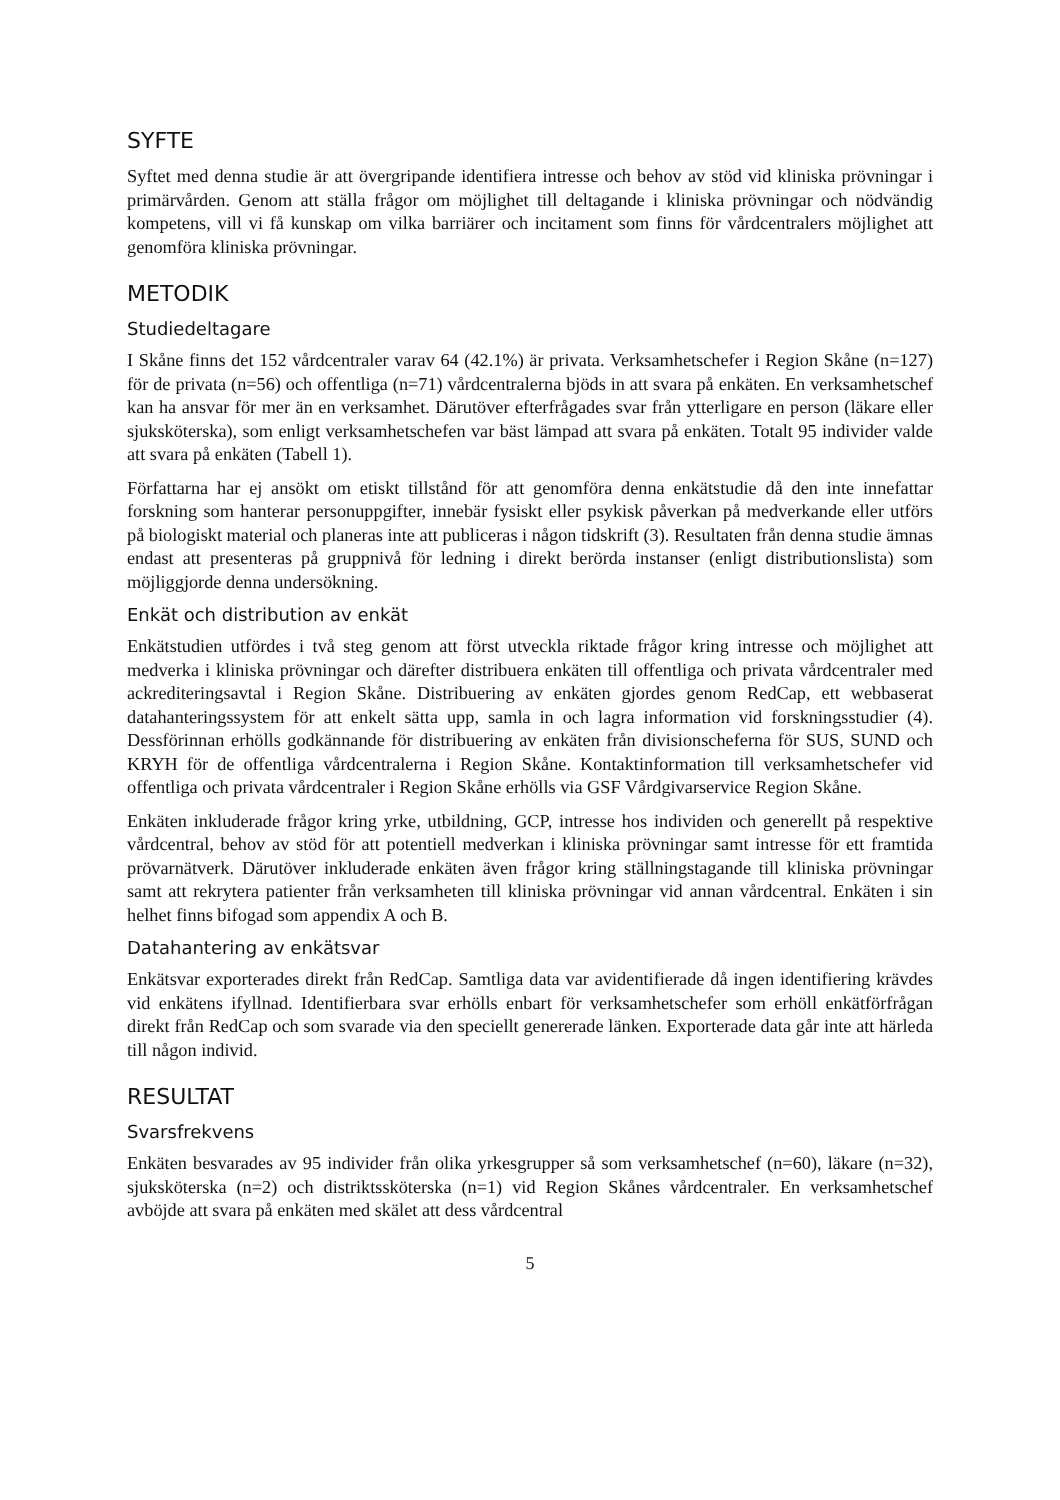SYFTE
Syftet med denna studie är att övergripande identifiera intresse och behov av stöd vid kliniska prövningar i primärvården. Genom att ställa frågor om möjlighet till deltagande i kliniska prövningar och nödvändig kompetens, vill vi få kunskap om vilka barriärer och incitament som finns för vårdcentralers möjlighet att genomföra kliniska prövningar.
METODIK
Studiedeltagare
I Skåne finns det 152 vårdcentraler varav 64 (42.1%) är privata. Verksamhetschefer i Region Skåne (n=127) för de privata (n=56) och offentliga (n=71) vårdcentralerna bjöds in att svara på enkäten. En verksamhetschef kan ha ansvar för mer än en verksamhet. Därutöver efterfrågades svar från ytterligare en person (läkare eller sjuksköterska), som enligt verksamhetschefen var bäst lämpad att svara på enkäten. Totalt 95 individer valde att svara på enkäten (Tabell 1).
Författarna har ej ansökt om etiskt tillstånd för att genomföra denna enkätstudie då den inte innefattar forskning som hanterar personuppgifter, innebär fysiskt eller psykisk påverkan på medverkande eller utförs på biologiskt material och planeras inte att publiceras i någon tidskrift (3). Resultaten från denna studie ämnas endast att presenteras på gruppnivå för ledning i direkt berörda instanser (enligt distributionslista) som möjliggjorde denna undersökning.
Enkät och distribution av enkät
Enkätstudien utfördes i två steg genom att först utveckla riktade frågor kring intresse och möjlighet att medverka i kliniska prövningar och därefter distribuera enkäten till offentliga och privata vårdcentraler med ackrediteringsavtal i Region Skåne. Distribuering av enkäten gjordes genom RedCap, ett webbaserat datahanteringssystem för att enkelt sätta upp, samla in och lagra information vid forskningsstudier (4). Dessförinnan erhölls godkännande för distribuering av enkäten från divisionscheferna för SUS, SUND och KRYH för de offentliga vårdcentralerna i Region Skåne. Kontaktinformation till verksamhetschefer vid offentliga och privata vårdcentraler i Region Skåne erhölls via GSF Vårdgivarservice Region Skåne.
Enkäten inkluderade frågor kring yrke, utbildning, GCP, intresse hos individen och generellt på respektive vårdcentral, behov av stöd för att potentiell medverkan i kliniska prövningar samt intresse för ett framtida prövarnätverk. Därutöver inkluderade enkäten även frågor kring ställningstagande till kliniska prövningar samt att rekrytera patienter från verksamheten till kliniska prövningar vid annan vårdcentral. Enkäten i sin helhet finns bifogad som appendix A och B.
Datahantering av enkätsvar
Enkätsvar exporterades direkt från RedCap. Samtliga data var avidentifierade då ingen identifiering krävdes vid enkätens ifyllnad. Identifierbara svar erhölls enbart för verksamhetschefer som erhöll enkätförfrågan direkt från RedCap och som svarade via den speciellt genererade länken. Exporterade data går inte att härleda till någon individ.
RESULTAT
Svarsfrekvens
Enkäten besvarades av 95 individer från olika yrkesgrupper så som verksamhetschef (n=60), läkare (n=32), sjuksköterska (n=2) och distriktssköterska (n=1) vid Region Skånes vårdcentraler. En verksamhetschef avböjde att svara på enkäten med skälet att dess vårdcentral
5